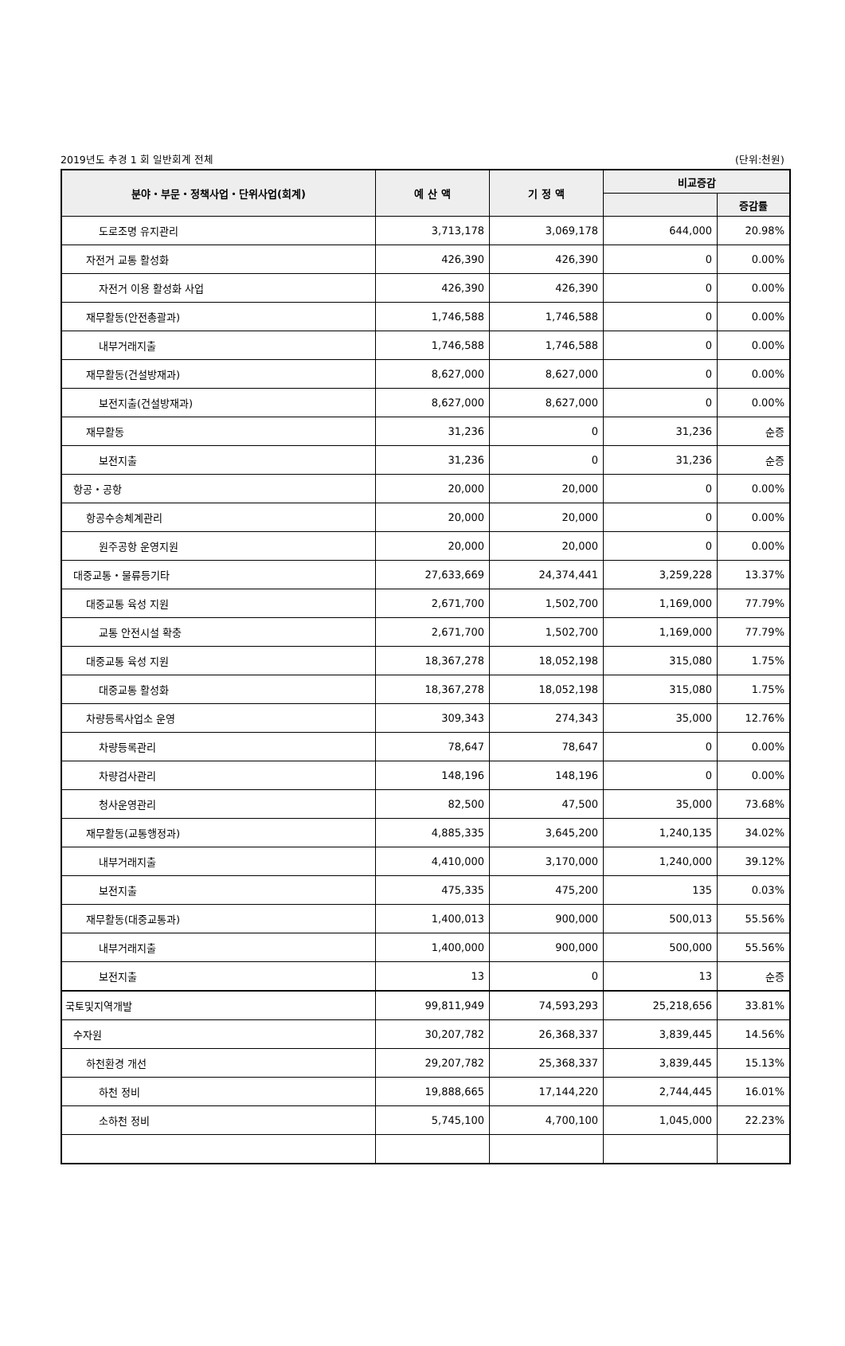2019년도 추경 1 회 일반회계 전체 (단위:천원)
| 분야・부문・정책사업・단위사업(회계) | 예 산 액 | 기 정 액 | 비교증감 | |
| --- | --- | --- | --- | --- |
| | | | | 증감률 |
| 도로조명 유지관리 | 3,713,178 | 3,069,178 | 644,000 | 20.98% |
| 자전거 교통 활성화 | 426,390 | 426,390 | 0 | 0.00% |
| 자전거 이용 활성화 사업 | 426,390 | 426,390 | 0 | 0.00% |
| 재무활동(안전총괄과) | 1,746,588 | 1,746,588 | 0 | 0.00% |
| 내부거래지출 | 1,746,588 | 1,746,588 | 0 | 0.00% |
| 재무활동(건설방재과) | 8,627,000 | 8,627,000 | 0 | 0.00% |
| 보전지출(건설방재과) | 8,627,000 | 8,627,000 | 0 | 0.00% |
| 재무활동 | 31,236 | 0 | 31,236 | 순증 |
| 보전지출 | 31,236 | 0 | 31,236 | 순증 |
| 항공・공항 | 20,000 | 20,000 | 0 | 0.00% |
| 항공수송체계관리 | 20,000 | 20,000 | 0 | 0.00% |
| 원주공항 운영지원 | 20,000 | 20,000 | 0 | 0.00% |
| 대중교통・물류등기타 | 27,633,669 | 24,374,441 | 3,259,228 | 13.37% |
| 대중교통 육성 지원 | 2,671,700 | 1,502,700 | 1,169,000 | 77.79% |
| 교통 안전시설 확충 | 2,671,700 | 1,502,700 | 1,169,000 | 77.79% |
| 대중교통 육성 지원 | 18,367,278 | 18,052,198 | 315,080 | 1.75% |
| 대중교통 활성화 | 18,367,278 | 18,052,198 | 315,080 | 1.75% |
| 차량등록사업소 운영 | 309,343 | 274,343 | 35,000 | 12.76% |
| 차량등록관리 | 78,647 | 78,647 | 0 | 0.00% |
| 차량검사관리 | 148,196 | 148,196 | 0 | 0.00% |
| 청사운영관리 | 82,500 | 47,500 | 35,000 | 73.68% |
| 재무활동(교통행정과) | 4,885,335 | 3,645,200 | 1,240,135 | 34.02% |
| 내부거래지출 | 4,410,000 | 3,170,000 | 1,240,000 | 39.12% |
| 보전지출 | 475,335 | 475,200 | 135 | 0.03% |
| 재무활동(대중교통과) | 1,400,013 | 900,000 | 500,013 | 55.56% |
| 내부거래지출 | 1,400,000 | 900,000 | 500,000 | 55.56% |
| 보전지출 | 13 | 0 | 13 | 순증 |
| 국토및지역개발 | 99,811,949 | 74,593,293 | 25,218,656 | 33.81% |
| 수자원 | 30,207,782 | 26,368,337 | 3,839,445 | 14.56% |
| 하천환경 개선 | 29,207,782 | 25,368,337 | 3,839,445 | 15.13% |
| 하천 정비 | 19,888,665 | 17,144,220 | 2,744,445 | 16.01% |
| 소하천 정비 | 5,745,100 | 4,700,100 | 1,045,000 | 22.23% |